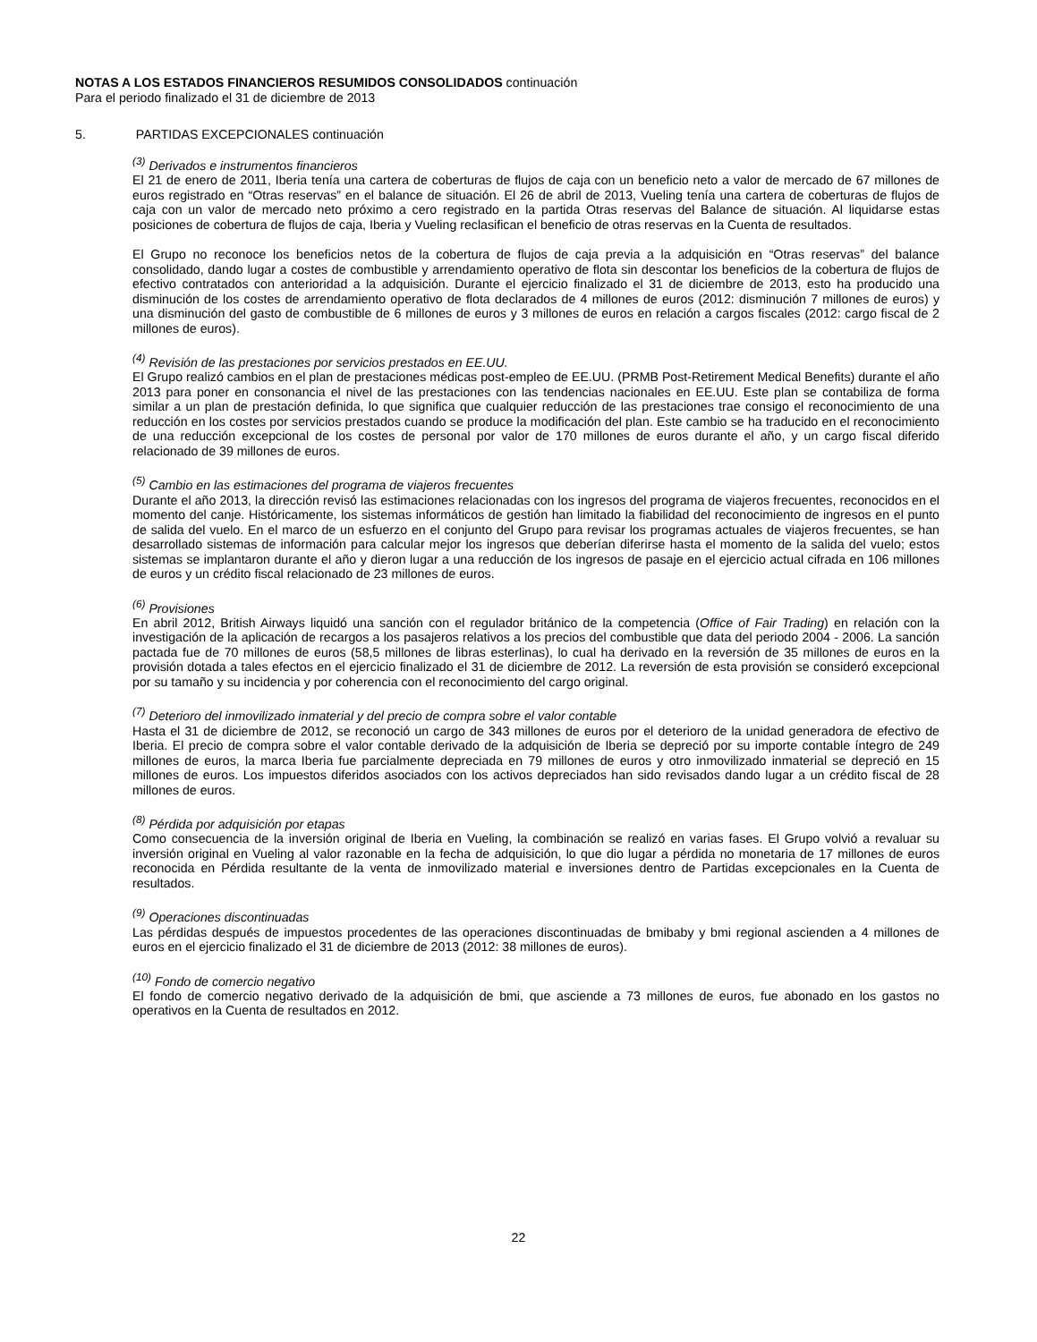NOTAS A LOS ESTADOS FINANCIEROS RESUMIDOS CONSOLIDADOS continuación
Para el periodo finalizado el 31 de diciembre de 2013
5. PARTIDAS EXCEPCIONALES continuación
<sup>(3)</sup> Derivados e instrumentos financieros
El 21 de enero de 2011, Iberia tenía una cartera de coberturas de flujos de caja con un beneficio neto a valor de mercado de 67 millones de euros registrado en “Otras reservas” en el balance de situación. El 26 de abril de 2013, Vueling tenía una cartera de coberturas de flujos de caja con un valor de mercado neto próximo a cero registrado en la partida Otras reservas del Balance de situación. Al liquidarse estas posiciones de cobertura de flujos de caja, Iberia y Vueling reclasifican el beneficio de otras reservas en la Cuenta de resultados.
El Grupo no reconoce los beneficios netos de la cobertura de flujos de caja previa a la adquisición en “Otras reservas” del balance consolidado, dando lugar a costes de combustible y arrendamiento operativo de flota sin descontar los beneficios de la cobertura de flujos de efectivo contratados con anterioridad a la adquisición. Durante el ejercicio finalizado el 31 de diciembre de 2013, esto ha producido una disminución de los costes de arrendamiento operativo de flota declarados de 4 millones de euros (2012: disminución 7 millones de euros) y una disminución del gasto de combustible de 6 millones de euros y 3 millones de euros en relación a cargos fiscales (2012: cargo fiscal de 2 millones de euros).
<sup>(4)</sup> Revisión de las prestaciones por servicios prestados en EE.UU.
El Grupo realizó cambios en el plan de prestaciones médicas post-empleo de EE.UU. (PRMB Post-Retirement Medical Benefits) durante el año 2013 para poner en consonancia el nivel de las prestaciones con las tendencias nacionales en EE.UU. Este plan se contabiliza de forma similar a un plan de prestación definida, lo que significa que cualquier reducción de las prestaciones trae consigo el reconocimiento de una reducción en los costes por servicios prestados cuando se produce la modificación del plan. Este cambio se ha traducido en el reconocimiento de una reducción excepcional de los costes de personal por valor de 170 millones de euros durante el año, y un cargo fiscal diferido relacionado de 39 millones de euros.
<sup>(5)</sup> Cambio en las estimaciones del programa de viajeros frecuentes
Durante el año 2013, la dirección revisó las estimaciones relacionadas con los ingresos del programa de viajeros frecuentes, reconocidos en el momento del canje. Históricamente, los sistemas informáticos de gestión han limitado la fiabilidad del reconocimiento de ingresos en el punto de salida del vuelo. En el marco de un esfuerzo en el conjunto del Grupo para revisar los programas actuales de viajeros frecuentes, se han desarrollado sistemas de información para calcular mejor los ingresos que deberían diferirse hasta el momento de la salida del vuelo; estos sistemas se implantaron durante el año y dieron lugar a una reducción de los ingresos de pasaje en el ejercicio actual cifrada en 106 millones de euros y un crédito fiscal relacionado de 23 millones de euros.
<sup>(6)</sup> Provisiones
En abril 2012, British Airways liquidó una sanción con el regulador británico de la competencia (Office of Fair Trading) en relación con la investigación de la aplicación de recargos a los pasajeros relativos a los precios del combustible que data del periodo 2004 - 2006. La sanción pactada fue de 70 millones de euros (58,5 millones de libras esterlinas), lo cual ha derivado en la reversión de 35 millones de euros en la provisión dotada a tales efectos en el ejercicio finalizado el 31 de diciembre de 2012. La reversión de esta provisión se consideró excepcional por su tamaño y su incidencia y por coherencia con el reconocimiento del cargo original.
<sup>(7)</sup> Deterioro del inmovilizado inmaterial y del precio de compra sobre el valor contable
Hasta el 31 de diciembre de 2012, se reconoció un cargo de 343 millones de euros por el deterioro de la unidad generadora de efectivo de Iberia. El precio de compra sobre el valor contable derivado de la adquisición de Iberia se depreció por su importe contable íntegro de 249 millones de euros, la marca Iberia fue parcialmente depreciada en 79 millones de euros y otro inmovilizado inmaterial se depreció en 15 millones de euros. Los impuestos diferidos asociados con los activos depreciados han sido revisados dando lugar a un crédito fiscal de 28 millones de euros.
<sup>(8)</sup> Pérdida por adquisición por etapas
Como consecuencia de la inversión original de Iberia en Vueling, la combinación se realizó en varias fases. El Grupo volvió a revaluar su inversión original en Vueling al valor razonable en la fecha de adquisición, lo que dio lugar a pérdida no monetaria de 17 millones de euros reconocida en Pérdida resultante de la venta de inmovilizado material e inversiones dentro de Partidas excepcionales en la Cuenta de resultados.
<sup>(9)</sup> Operaciones discontinuadas
Las pérdidas después de impuestos procedentes de las operaciones discontinuadas de bmibaby y bmi regional ascienden a 4 millones de euros en el ejercicio finalizado el 31 de diciembre de 2013 (2012: 38 millones de euros).
<sup>(10)</sup> Fondo de comercio negativo
El fondo de comercio negativo derivado de la adquisición de bmi, que asciende a 73 millones de euros, fue abonado en los gastos no operativos en la Cuenta de resultados en 2012.
22